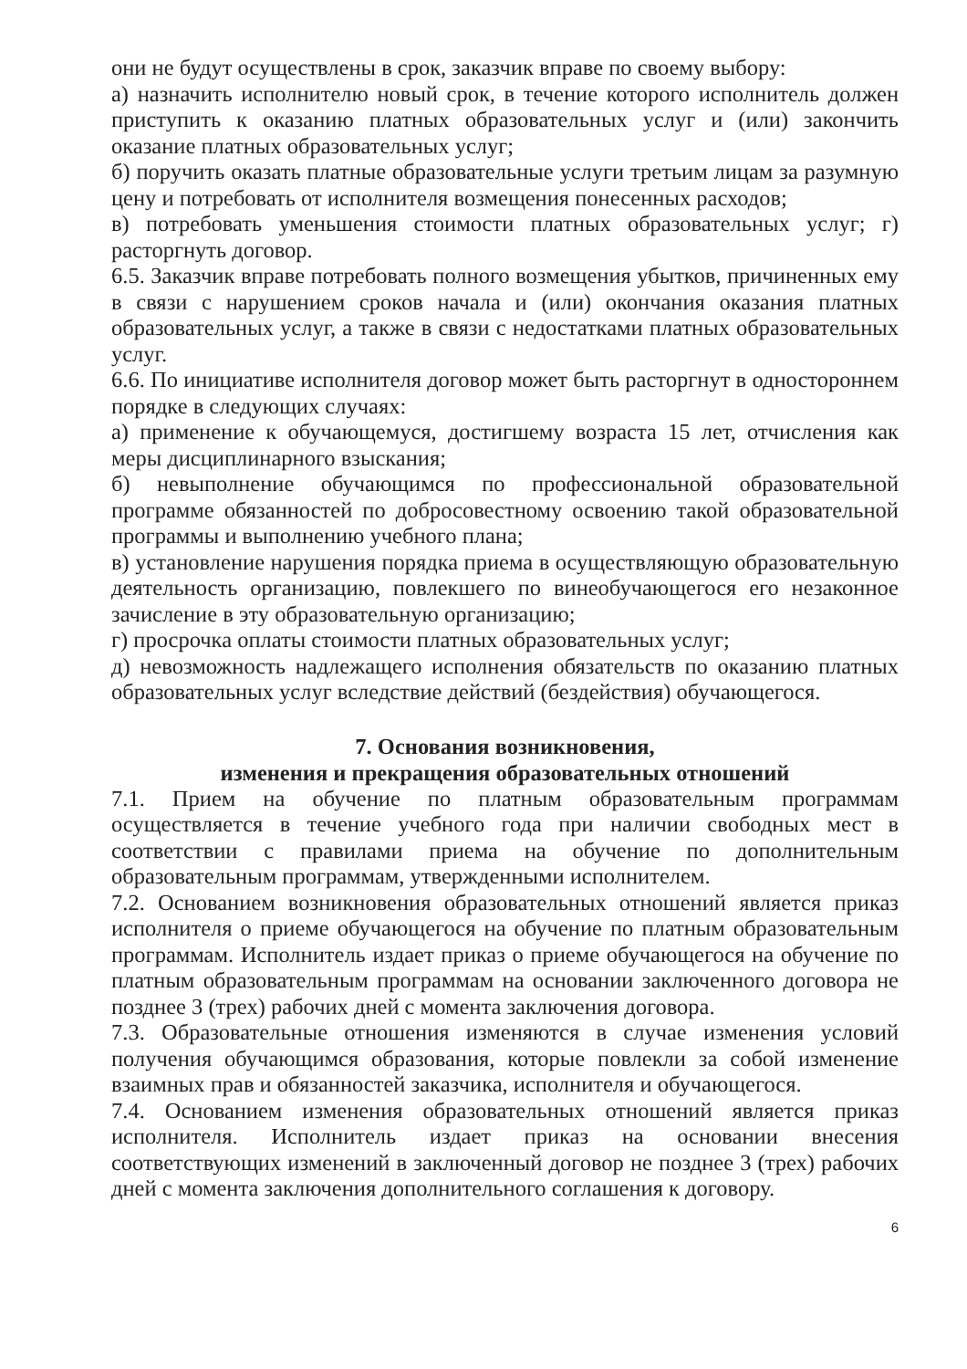они не будут осуществлены в срок, заказчик вправе по своему выбору:
а) назначить исполнителю новый срок, в течение которого исполнитель должен приступить к оказанию платных образовательных услуг и (или) закончить оказание платных образовательных услуг;
б) поручить оказать платные образовательные услуги третьим лицам за разумную цену и потребовать от исполнителя возмещения понесенных расходов;
в) потребовать уменьшения стоимости платных образовательных услуг; г) расторгнуть договор.
6.5. Заказчик вправе потребовать полного возмещения убытков, причиненных ему в связи с нарушением сроков начала и (или) окончания оказания платных образовательных услуг, а также в связи с недостатками платных образовательных услуг.
6.6. По инициативе исполнителя договор может быть расторгнут в одностороннем порядке в следующих случаях:
а) применение к обучающемуся, достигшему возраста 15 лет, отчисления как меры дисциплинарного взыскания;
б) невыполнение обучающимся по профессиональной образовательной программе обязанностей по добросовестному освоению такой образовательной программы и выполнению учебного плана;
в) установление нарушения порядка приема в осуществляющую образовательную деятельность организацию, повлекшего по винеобучающегося его незаконное зачисление в эту образовательную организацию;
г) просрочка оплаты стоимости платных образовательных услуг;
д) невозможность надлежащего исполнения обязательств по оказанию платных образовательных услуг вследствие действий (бездействия) обучающегося.
7. Основания возникновения,
изменения и прекращения образовательных отношений
7.1. Прием на обучение по платным образовательным программам осуществляется в течение учебного года при наличии свободных мест в соответствии с правилами приема на обучение по дополнительным образовательным программам, утвержденными исполнителем.
7.2. Основанием возникновения образовательных отношений является приказ исполнителя о приеме обучающегося на обучение по платным образовательным программам. Исполнитель издает приказ о приеме обучающегося на обучение по платным образовательным программам на основании заключенного договора не позднее 3 (трех) рабочих дней с момента заключения договора.
7.3. Образовательные отношения изменяются в случае изменения условий получения обучающимся образования, которые повлекли за собой изменение взаимных прав и обязанностей заказчика, исполнителя и обучающегося.
7.4. Основанием изменения образовательных отношений является приказ исполнителя. Исполнитель издает приказ на основании внесения соответствующих изменений в заключенный договор не позднее 3 (трех) рабочих дней с момента заключения дополнительного соглашения к договору.
6